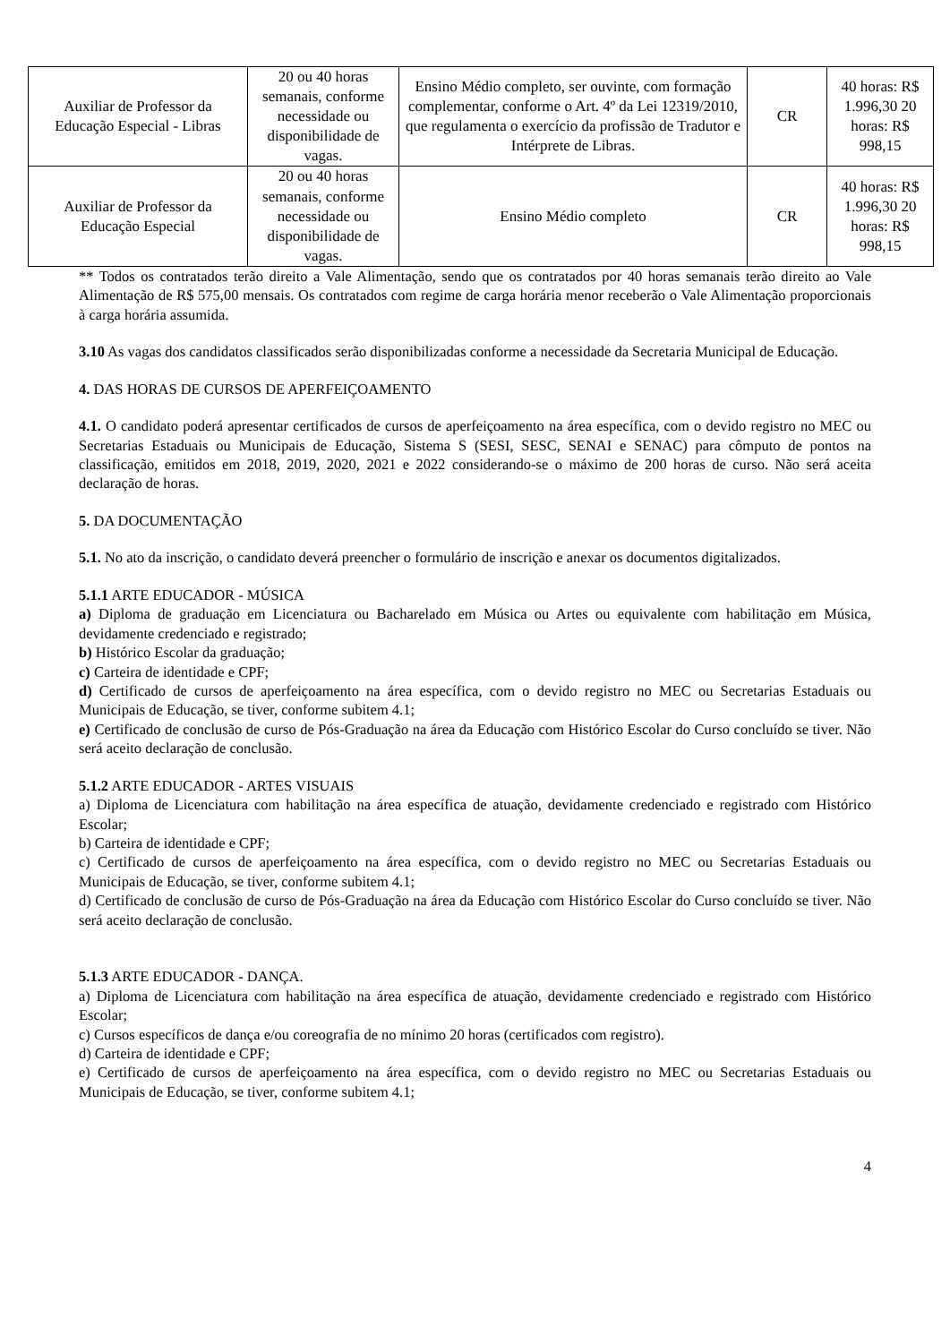| Auxiliar de Professor da Educação Especial - Libras | 20 ou 40 horas semanais, conforme necessidade ou disponibilidade de vagas. | Ensino Médio completo, ser ouvinte, com formação complementar, conforme o Art. 4º da Lei 12319/2010, que regulamenta o exercício da profissão de Tradutor e Intérprete de Libras. | CR | 40 horas: R$ 1.996,30 20 horas: R$ 998,15 |
| Auxiliar de Professor da Educação Especial | 20 ou 40 horas semanais, conforme necessidade ou disponibilidade de vagas. | Ensino Médio completo | CR | 40 horas: R$ 1.996,30 20 horas: R$ 998,15 |
** Todos os contratados terão direito a Vale Alimentação, sendo que os contratados por 40 horas semanais terão direito ao Vale Alimentação de R$ 575,00 mensais. Os contratados com regime de carga horária menor receberão o Vale Alimentação proporcionais à carga horária assumida.
3.10 As vagas dos candidatos classificados serão disponibilizadas conforme a necessidade da Secretaria Municipal de Educação.
4. DAS HORAS DE CURSOS DE APERFEIÇOAMENTO
4.1. O candidato poderá apresentar certificados de cursos de aperfeiçoamento na área específica, com o devido registro no MEC ou Secretarias Estaduais ou Municipais de Educação, Sistema S (SESI, SESC, SENAI e SENAC) para cômputo de pontos na classificação, emitidos em 2018, 2019, 2020, 2021 e 2022 considerando-se o máximo de 200 horas de curso. Não será aceita declaração de horas.
5. DA DOCUMENTAÇÃO
5.1. No ato da inscrição, o candidato deverá preencher o formulário de inscrição e anexar os documentos digitalizados.
5.1.1 ARTE EDUCADOR - MÚSICA
a) Diploma de graduação em Licenciatura ou Bacharelado em Música ou Artes ou equivalente com habilitação em Música, devidamente credenciado e registrado;
b) Histórico Escolar da graduação;
c) Carteira de identidade e CPF;
d) Certificado de cursos de aperfeiçoamento na área específica, com o devido registro no MEC ou Secretarias Estaduais ou Municipais de Educação, se tiver, conforme subitem 4.1;
e) Certificado de conclusão de curso de Pós-Graduação na área da Educação com Histórico Escolar do Curso concluído se tiver. Não será aceito declaração de conclusão.
5.1.2 ARTE EDUCADOR - ARTES VISUAIS
a) Diploma de Licenciatura com habilitação na área específica de atuação, devidamente credenciado e registrado com Histórico Escolar;
b) Carteira de identidade e CPF;
c) Certificado de cursos de aperfeiçoamento na área específica, com o devido registro no MEC ou Secretarias Estaduais ou Municipais de Educação, se tiver, conforme subitem 4.1;
d) Certificado de conclusão de curso de Pós-Graduação na área da Educação com Histórico Escolar do Curso concluído se tiver. Não será aceito declaração de conclusão.
5.1.3 ARTE EDUCADOR - DANÇA.
a) Diploma de Licenciatura com habilitação na área específica de atuação, devidamente credenciado e registrado com Histórico Escolar;
c) Cursos específicos de dança e/ou coreografia de no mínimo 20 horas (certificados com registro).
d) Carteira de identidade e CPF;
e) Certificado de cursos de aperfeiçoamento na área específica, com o devido registro no MEC ou Secretarias Estaduais ou Municipais de Educação, se tiver, conforme subitem 4.1;
4